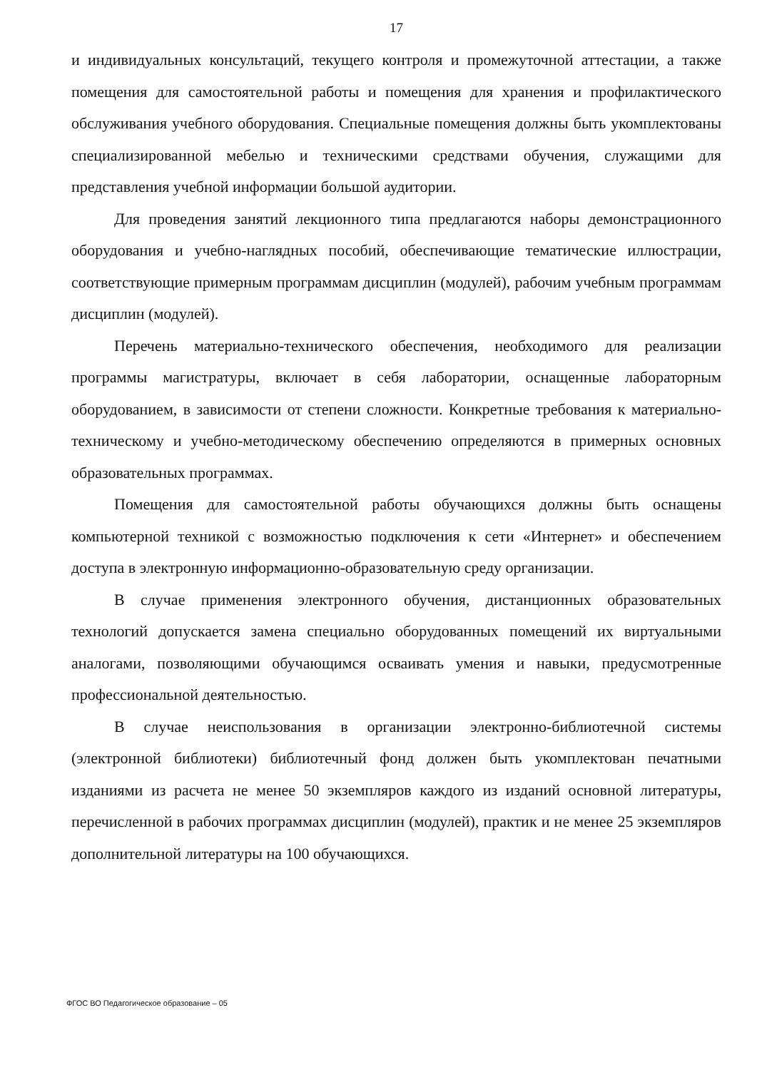17
и индивидуальных консультаций, текущего контроля и промежуточной аттестации, а также помещения для самостоятельной работы и помещения для хранения и профилактического обслуживания учебного оборудования. Специальные помещения должны быть укомплектованы специализированной мебелью и техническими средствами обучения, служащими для представления учебной информации большой аудитории.
Для проведения занятий лекционного типа предлагаются наборы демонстрационного оборудования и учебно-наглядных пособий, обеспечивающие тематические иллюстрации, соответствующие примерным программам дисциплин (модулей), рабочим учебным программам дисциплин (модулей).
Перечень материально-технического обеспечения, необходимого для реализации программы магистратуры, включает в себя лаборатории, оснащенные лабораторным оборудованием, в зависимости от степени сложности. Конкретные требования к материально-техническому и учебно-методическому обеспечению определяются в примерных основных образовательных программах.
Помещения для самостоятельной работы обучающихся должны быть оснащены компьютерной техникой с возможностью подключения к сети «Интернет» и обеспечением доступа в электронную информационно-образовательную среду организации.
В случае применения электронного обучения, дистанционных образовательных технологий допускается замена специально оборудованных помещений их виртуальными аналогами, позволяющими обучающимся осваивать умения и навыки, предусмотренные профессиональной деятельностью.
В случае неиспользования в организации электронно-библиотечной системы (электронной библиотеки) библиотечный фонд должен быть укомплектован печатными изданиями из расчета не менее 50 экземпляров каждого из изданий основной литературы, перечисленной в рабочих программах дисциплин (модулей), практик и не менее 25 экземпляров дополнительной литературы на 100 обучающихся.
ФГОС ВО Педагогическое образование – 05